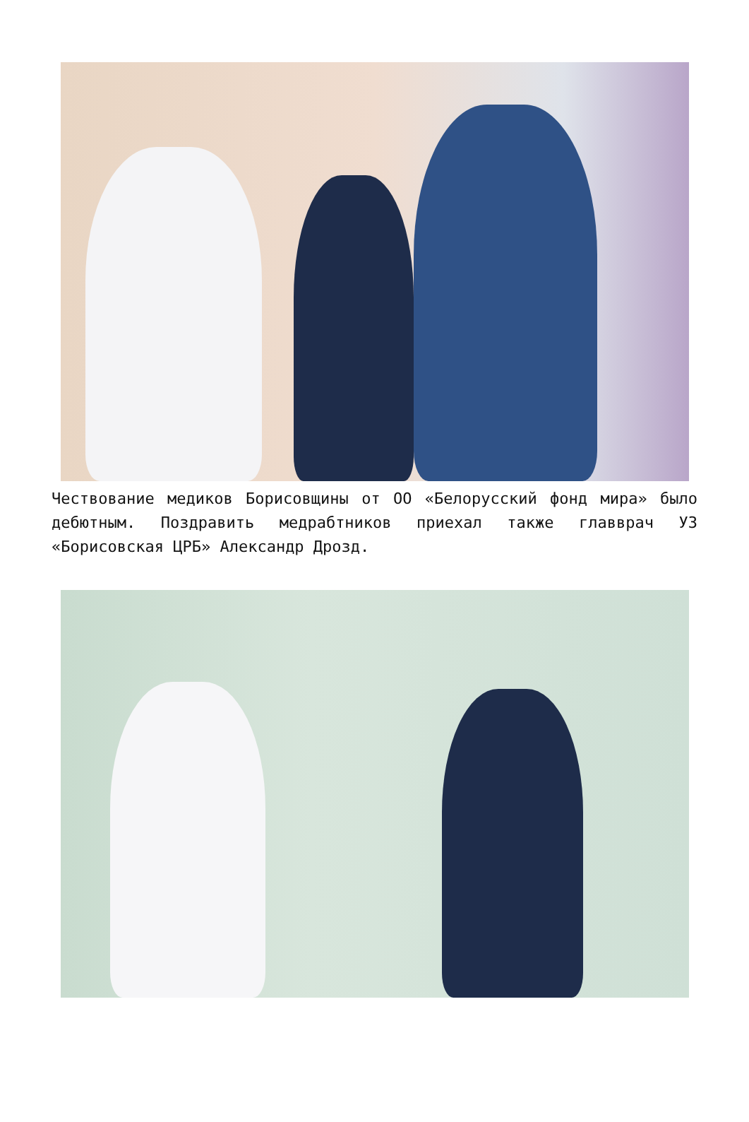Чествование медиков Борисовщины от ОО «Белорусский фонд мира» было дебютным. Поздравить медрабтников приехал также главврач УЗ «Борисовская ЦРБ» Александр Дрозд.